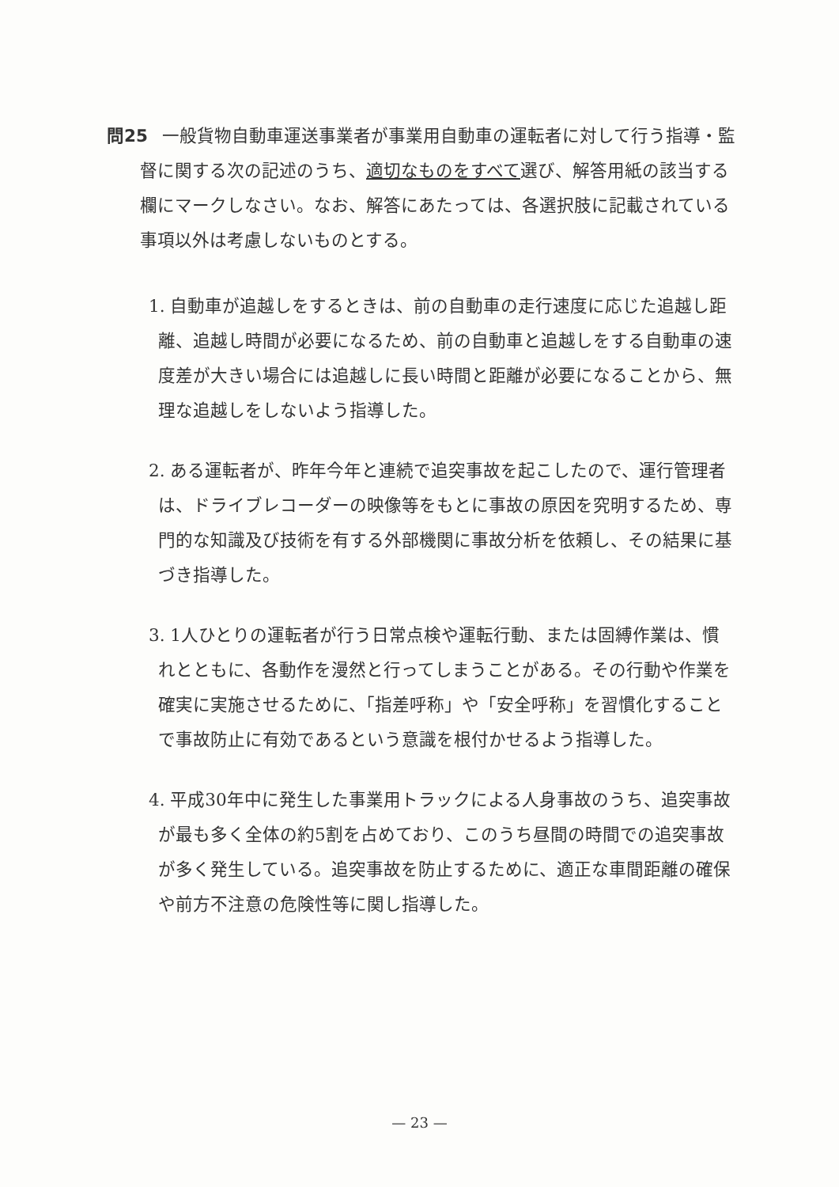問25 一般貨物自動車運送事業者が事業用自動車の運転者に対して行う指導・監督に関する次の記述のうち、適切なものをすべて選び、解答用紙の該当する欄にマークしなさい。なお、解答にあたっては、各選択肢に記載されている事項以外は考慮しないものとする。
1. 自動車が追越しをするときは、前の自動車の走行速度に応じた追越し距離、追越し時間が必要になるため、前の自動車と追越しをする自動車の速度差が大きい場合には追越しに長い時間と距離が必要になることから、無理な追越しをしないよう指導した。
2. ある運転者が、昨年今年と連続で追突事故を起こしたので、運行管理者は、ドライブレコーダーの映像等をもとに事故の原因を究明するため、専門的な知識及び技術を有する外部機関に事故分析を依頼し、その結果に基づき指導した。
3. 1人ひとりの運転者が行う日常点検や運転行動、または固縛作業は、慣れとともに、各動作を漫然と行ってしまうことがある。その行動や作業を確実に実施させるために、「指差呼称」や「安全呼称」を習慣化することで事故防止に有効であるという意識を根付かせるよう指導した。
4. 平成30年中に発生した事業用トラックによる人身事故のうち、追突事故が最も多く全体の約5割を占めており、このうち昼間の時間での追突事故が多く発生している。追突事故を防止するために、適正な車間距離の確保や前方不注意の危険性等に関し指導した。
— 23 —